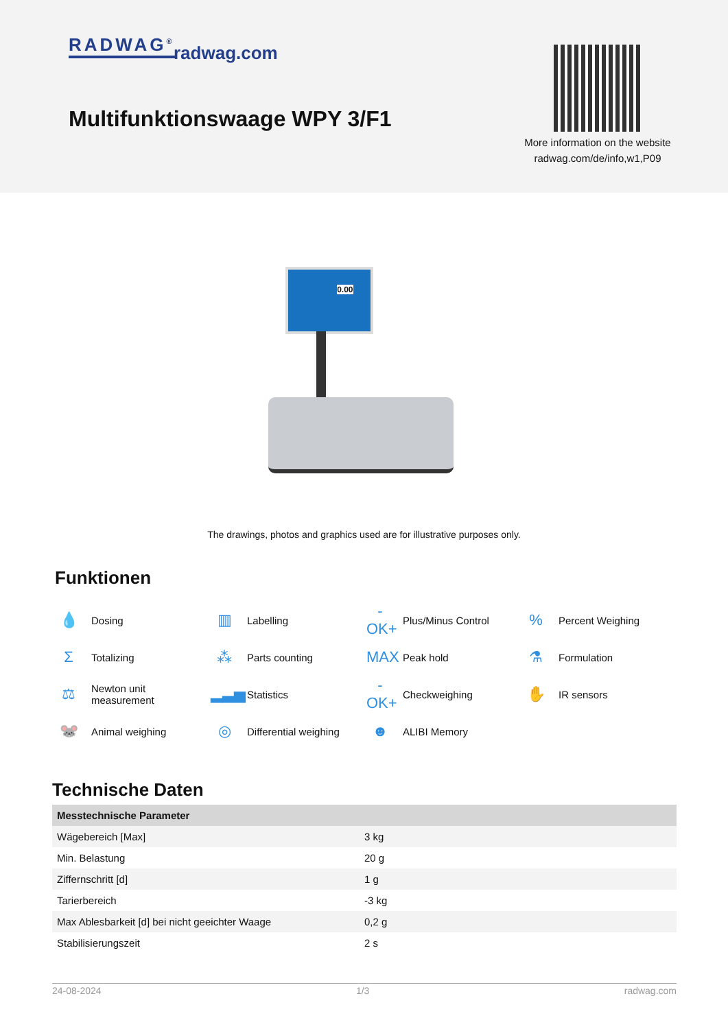RADWAG<sup>®</sup> radwag.com
Multifunktionswaage WPY 3/F1
More information on the website
radwag.com/de/info,w1,P09
0.00
The drawings, photos and graphics used are for illustrative purposes only.
Funktionen
💧 Dosing
▥ Labelling
-OK+ Plus/Minus Control
% Percent Weighing
Σ Totalizing
⁂ Parts counting
MAX Peak hold
⚗ Formulation
⚖ Newton unit
measurement
▂▃▅ Statistics
-OK+ Checkweighing
✋ IR sensors
🐭 Animal weighing
◎ Differential weighing
☻ ALIBI Memory
Technische Daten
| Messtechnische Parameter | |
| --- | --- |
| Wägebereich [Max] | 3 kg |
| Min. Belastung | 20 g |
| Ziffernschritt [d] | 1 g |
| Tarierbereich | -3 kg |
| Max Ablesbarkeit [d] bei nicht geeichter Waage | 0,2 g |
| Stabilisierungszeit | 2 s |
24-08-2024 1/3 radwag.com